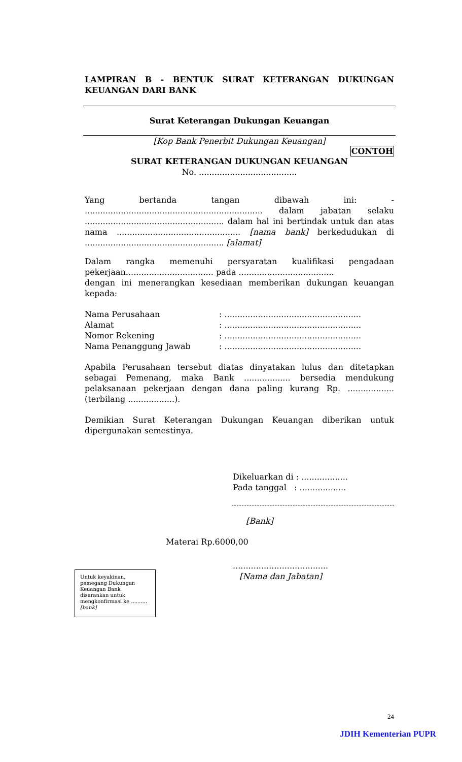LAMPIRAN B - BENTUK SURAT KETERANGAN DUKUNGAN KEUANGAN DARI BANK
Surat Keterangan Dukungan Keuangan
[Kop Bank Penerbit Dukungan Keuangan]
CONTOH
SURAT KETERANGAN DUKUNGAN KEUANGAN
No. ......................................
Yang bertanda tangan dibawah ini: - ..................................................................... dalam jabatan selaku ...................................................... dalam hal ini bertindak untuk dan atas nama ................................................ [nama bank] berkedudukan di ...................................................... [alamat]
Dalam rangka memenuhi persyaratan kualifikasi pengadaan pekerjaan.................................. pada .....................................
dengan ini menerangkan kesediaan memberikan dukungan keuangan kepada:
Nama Perusahaan: .....................................................
Alamat: .....................................................
Nomor Rekening: .....................................................
Nama Penanggung Jawab: .....................................................
Apabila Perusahaan tersebut diatas dinyatakan lulus dan ditetapkan sebagai Pemenang, maka Bank .................. bersedia mendukung pelaksanaan pekerjaan dengan dana paling kurang Rp. .................. (terbilang ..................).
Demikian Surat Keterangan Dukungan Keuangan diberikan untuk dipergunakan semestinya.
Dikeluarkan di : ..................
Pada tanggal : ..................
[Bank]
Materai Rp.6000,00
.....................................
[Nama dan Jabatan]
Untuk keyakinan, pemegang Dukungan Keuangan Bank disarankan untuk mengkonfirmasi ke ..........[bank]
24
JDIH Kementerian PUPR